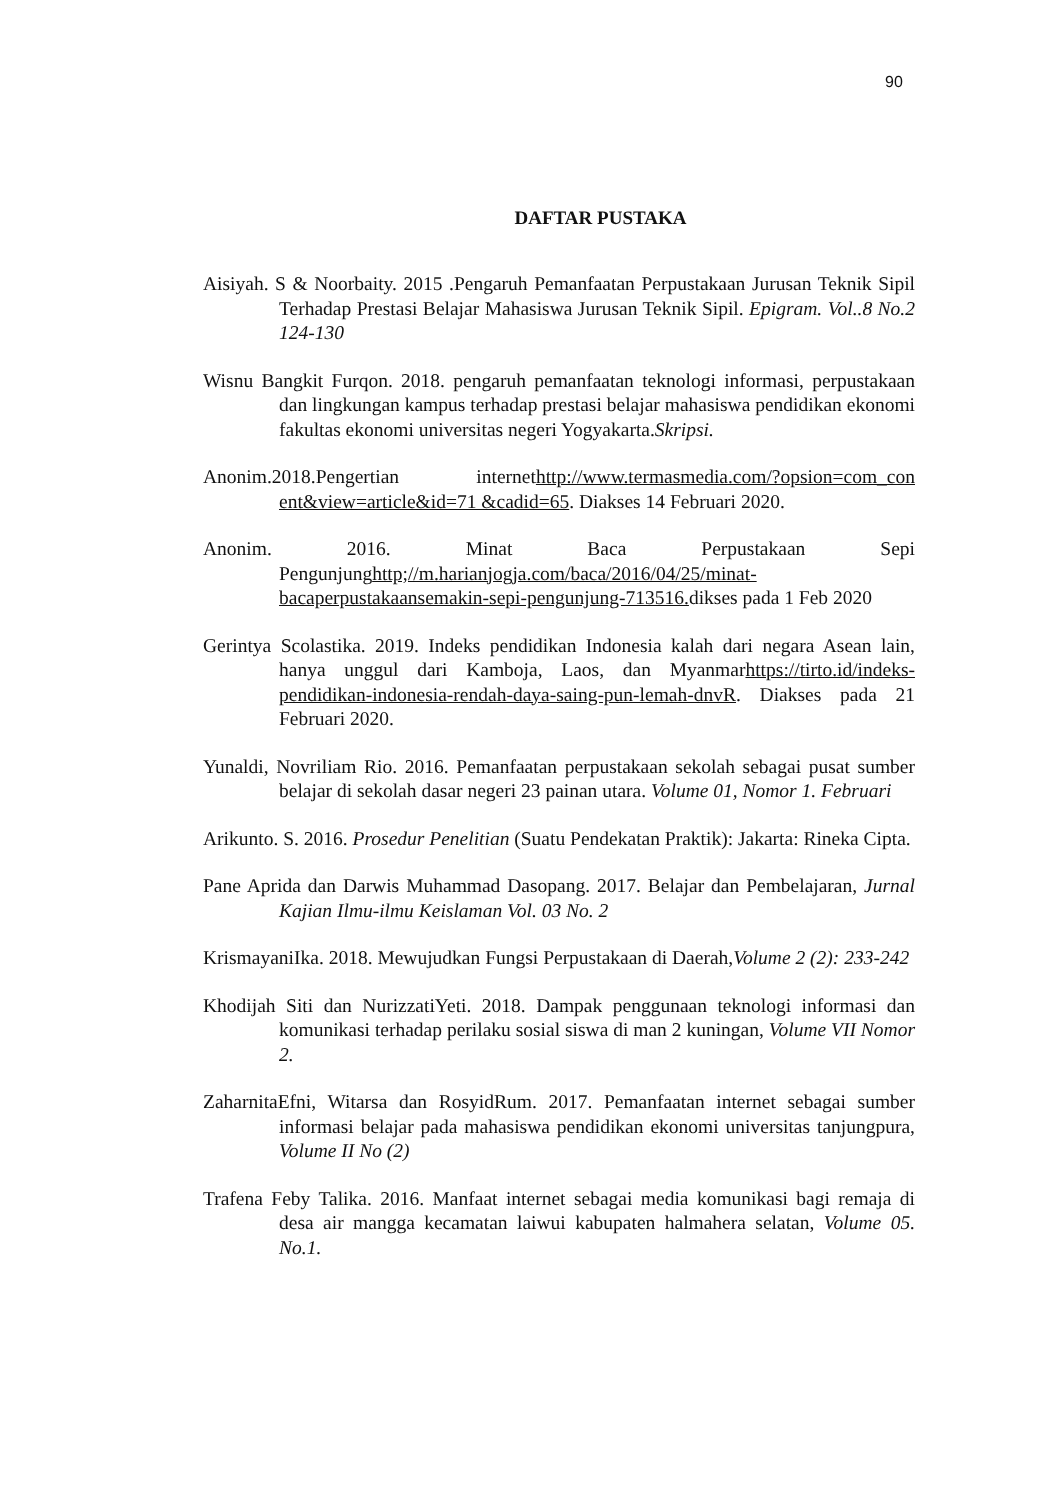90
DAFTAR PUSTAKA
Aisiyah. S & Noorbaity. 2015 .Pengaruh Pemanfaatan Perpustakaan Jurusan Teknik Sipil Terhadap Prestasi Belajar Mahasiswa Jurusan Teknik Sipil. Epigram. Vol..8 No.2 124-130
Wisnu Bangkit Furqon. 2018. pengaruh pemanfaatan teknologi informasi, perpustakaan dan lingkungan kampus terhadap prestasi belajar mahasiswa pendidikan ekonomi fakultas ekonomi universitas negeri Yogyakarta.Skripsi.
Anonim.2018.Pengertian internethttp://www.termasmedia.com/?opsion=com_con ent&view=article&id=71 &cadid=65. Diakses 14 Februari 2020.
Anonim. 2016. Minat Baca Perpustakaan Sepi Pengunjunghttp;//m.harianjogja.com/baca/2016/04/25/minat-bacaperpustakaansemakin-sepi-pengunjung-713516. dikses pada 1 Feb 2020
Gerintya Scolastika. 2019. Indeks pendidikan Indonesia kalah dari negara Asean lain, hanya unggul dari Kamboja, Laos, dan Myanmarhttps://tirto.id/indeks-pendidikan-indonesia-rendah-daya-saing-pun-lemah-dnvR. Diakses pada 21 Februari 2020.
Yunaldi, Novriliam Rio. 2016. Pemanfaatan perpustakaan sekolah sebagai pusat sumber belajar di sekolah dasar negeri 23 painan utara. Volume 01, Nomor 1. Februari
Arikunto. S. 2016. Prosedur Penelitian (Suatu Pendekatan Praktik): Jakarta: Rineka Cipta.
Pane Aprida dan Darwis Muhammad Dasopang. 2017. Belajar dan Pembelajaran, Jurnal Kajian Ilmu-ilmu Keislaman Vol. 03 No. 2
KrismayaniIka. 2018. Mewujudkan Fungsi Perpustakaan di Daerah,Volume 2 (2): 233-242
Khodijah Siti dan NurizzatiYeti. 2018. Dampak penggunaan teknologi informasi dan komunikasi terhadap perilaku sosial siswa di man 2 kuningan, Volume VII Nomor 2.
ZaharnitaEfni, Witarsa dan RosyidRum. 2017. Pemanfaatan internet sebagai sumber informasi belajar pada mahasiswa pendidikan ekonomi universitas tanjungpura, Volume II No (2)
Trafena Feby Talika. 2016. Manfaat internet sebagai media komunikasi bagi remaja di desa air mangga kecamatan laiwui kabupaten halmahera selatan, Volume 05. No.1.